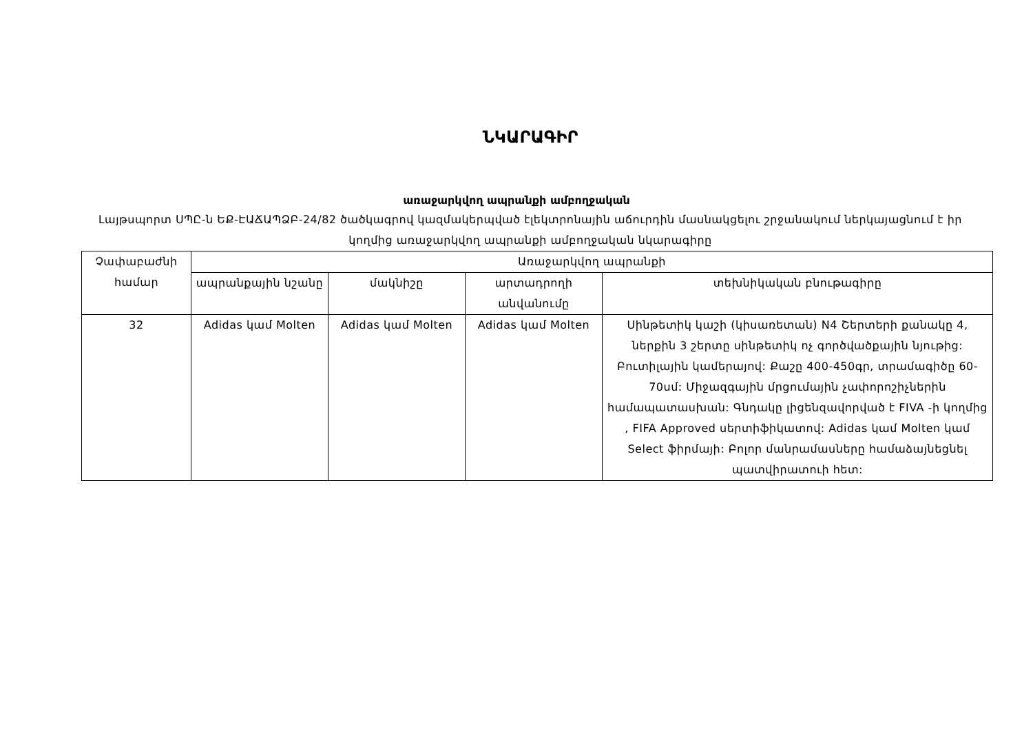ՆԿԱՐԱԳԻՐ
առաջարկվող ապրանքի ամբողջական
Լայթսպորտ ՍՊԸ-ն ԵՔ-ԷԱՃԱՊՁԲ-24/82 ծածկագրով կազմակերպված էլեկտրոնային աճուրդին մասնակցելու շրջանակում ներկայացնում է իր կողմից առաջարկվող ապրանքի ամբողջական նկարագիրը
| Չափաբաժնի համար | Առաջարկվող ապրանքի | | | |
| --- | --- | --- | --- | --- |
| | ապրանքային նշանը | մակնիշը | արտադրողի անվանումը | տեխնիկական բնութագիրը |
| 32 | Adidas կամ Molten | Adidas կամ Molten | Adidas կամ Molten | Սինթետիկ կաշի (կիսառետան) N4 Շերտերի քանակը 4, ներքին 3 շերտը սինթետիկ ոչ գործվածքային նյութից: Բուտիլային կամերայով: Քաշը 400-450գր, տրամագիծը 60-70սմ: Միջազգային մրցումային չափորոշիչներին համապատասխան: Գնդակը լիցենզավորված է FIVA -ի կողմից , FIFA Approved սերտիֆիկատով: Adidas կամ Molten կամ Select ֆիրմայի: Բոլոր մանրամասները համաձայնեցնել պատվիրատուի հետ: |